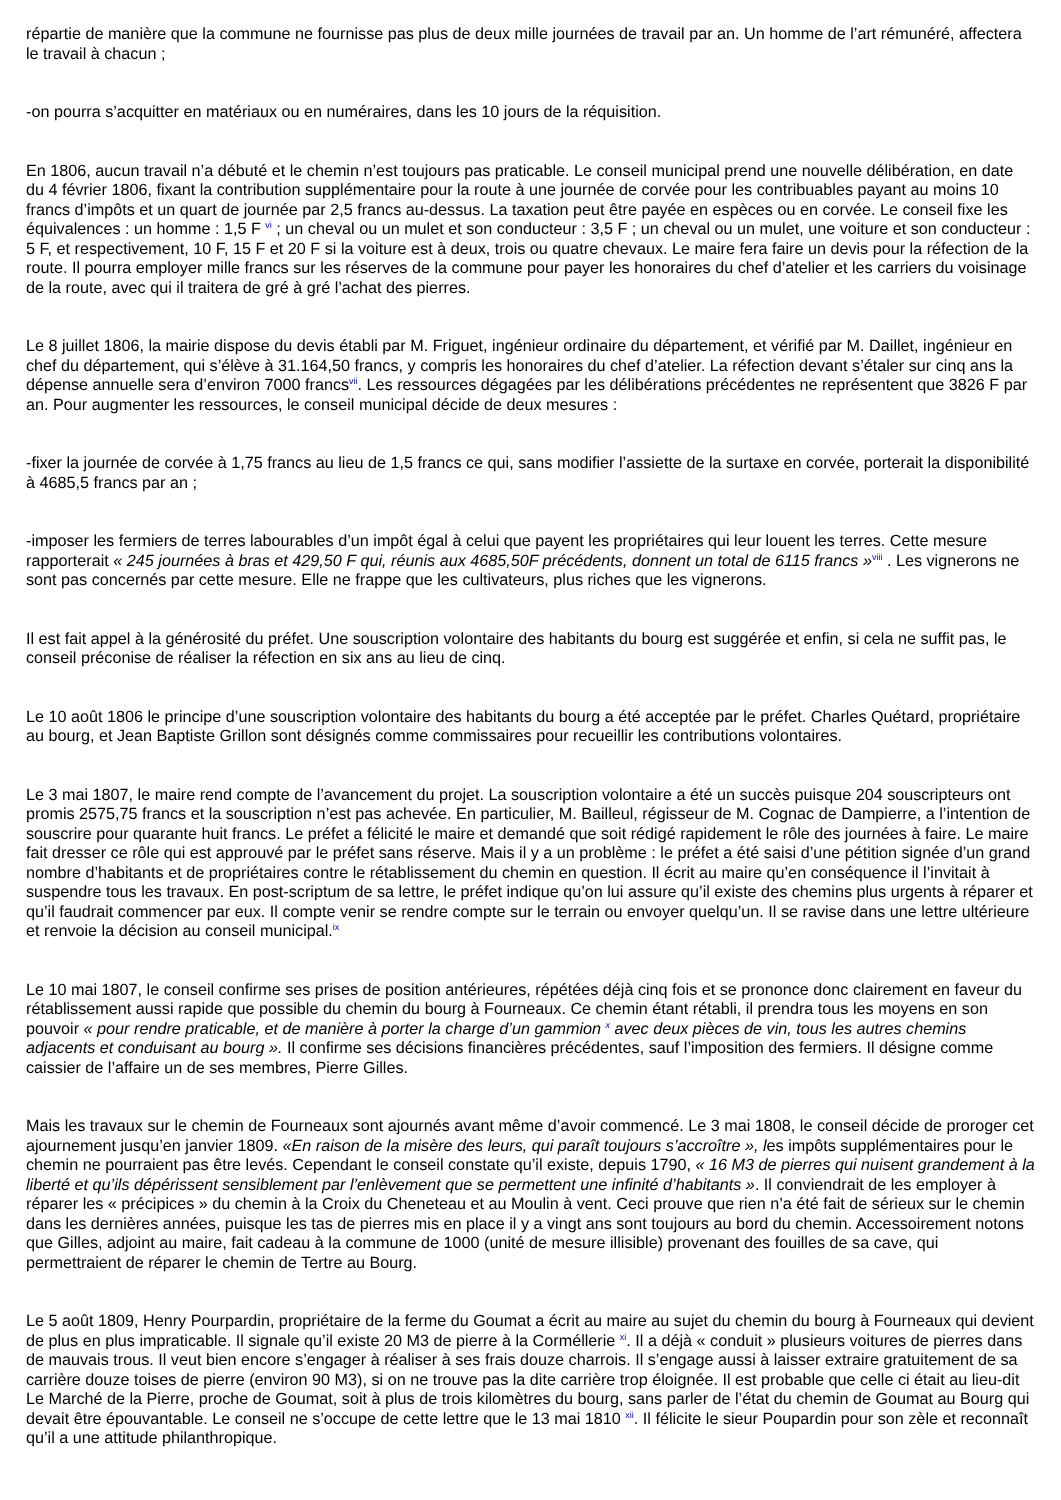répartie de manière que la commune ne fournisse pas plus de deux mille journées de travail par an. Un homme de l’art rémunéré, affectera le travail à chacun ;
-on pourra s’acquitter en matériaux ou en numéraires, dans les 10 jours de la réquisition.
En 1806, aucun travail n’a débuté et le chemin n’est toujours pas praticable. Le conseil municipal prend une nouvelle délibération, en date du 4 février 1806, fixant la contribution supplémentaire pour la route à une journée de corvée pour les contribuables payant au moins 10 francs d’impôts et un quart de journée par 2,5 francs au-dessus. La taxation peut être payée en espèces ou en corvée. Le conseil fixe les équivalences : un homme : 1,5 F <sup>vi</sup> ; un cheval ou un mulet et son conducteur : 3,5 F ; un cheval ou un mulet, une voiture et son conducteur : 5 F, et respectivement, 10 F, 15 F et 20 F si la voiture est à deux, trois ou quatre chevaux. Le maire fera faire un devis pour la réfection de la route. Il pourra employer mille francs sur les réserves de la commune pour payer les honoraires du chef d’atelier et les carriers du voisinage de la route, avec qui il traitera de gré à gré l’achat des pierres.
Le 8 juillet 1806, la mairie dispose du devis établi par M. Friguet, ingénieur ordinaire du département, et vérifié par M. Daillet, ingénieur en chef du département, qui s’élève à 31.164,50 francs, y compris les honoraires du chef d’atelier. La réfection devant s’étaler sur cinq ans la dépense annuelle sera d’environ 7000 francs<sup>vii</sup>. Les ressources dégagées par les délibérations précédentes ne représentent que 3826 F par an. Pour augmenter les ressources, le conseil municipal décide de deux mesures :
-fixer la journée de corvée à 1,75 francs au lieu de 1,5 francs ce qui, sans modifier l’assiette de la surtaxe en corvée, porterait la disponibilité à 4685,5 francs par an ;
-imposer les fermiers de terres labourables d’un impôt égal à celui que payent les propriétaires qui leur louent les terres. Cette mesure rapporterait « 245 journées à bras et 429,50 F qui, réunis aux 4685,50F précédents, donnent un total de 6115 francs »<sup>viii</sup> . Les vignerons ne sont pas concernés par cette mesure. Elle ne frappe que les cultivateurs, plus riches que les vignerons.
Il est fait appel à la générosité du préfet. Une souscription volontaire des habitants du bourg est suggérée et enfin, si cela ne suffit pas, le conseil préconise de réaliser la réfection en six ans au lieu de cinq.
Le 10 août 1806 le principe d’une souscription volontaire des habitants du bourg a été acceptée par le préfet. Charles Quétard, propriétaire au bourg, et Jean Baptiste Grillon sont désignés comme commissaires pour recueillir les contributions volontaires.
Le 3 mai 1807, le maire rend compte de l’avancement du projet. La souscription volontaire a été un succès puisque 204 souscripteurs ont promis 2575,75 francs et la souscription n’est pas achevée. En particulier, M. Bailleul, régisseur de M. Cognac de Dampierre, a l’intention de souscrire pour quarante huit francs. Le préfet a félicité le maire et demandé que soit rédigé rapidement le rôle des journées à faire. Le maire fait dresser ce rôle qui est approuvé par le préfet sans réserve. Mais il y a un problème : le préfet a été saisi d’une pétition signée d’un grand nombre d’habitants et de propriétaires contre le rétablissement du chemin en question. Il écrit au maire qu’en conséquence il l’invitait à suspendre tous les travaux. En post-scriptum de sa lettre, le préfet indique qu’on lui assure qu’il existe des chemins plus urgents à réparer et qu’il faudrait commencer par eux. Il compte venir se rendre compte sur le terrain ou envoyer quelqu’un. Il se ravise dans une lettre ultérieure et renvoie la décision au conseil municipal.<sup>ix</sup>
Le 10 mai 1807, le conseil confirme ses prises de position antérieures, répétées déjà cinq fois et se prononce donc clairement en faveur du rétablissement aussi rapide que possible du chemin du bourg à Fourneaux. Ce chemin étant rétabli, il prendra tous les moyens en son pouvoir « pour rendre praticable, et de manière à porter la charge d’un gammion <sup>x</sup> avec deux pièces de vin, tous les autres chemins adjacents et conduisant au bourg ». Il confirme ses décisions financières précédentes, sauf l’imposition des fermiers. Il désigne comme caissier de l’affaire un de ses membres, Pierre Gilles.
Mais les travaux sur le chemin de Fourneaux sont ajournés avant même d’avoir commencé. Le 3 mai 1808, le conseil décide de proroger cet ajournement jusqu’en janvier 1809. «En raison de la misère des leurs, qui paraît toujours s’accroître », les impôts supplémentaires pour le chemin ne pourraient pas être levés. Cependant le conseil constate qu’il existe, depuis 1790, « 16 M3 de pierres qui nuisent grandement à la liberté et qu’ils dépérissent sensiblement par l’enlèvement que se permettent une infinité d’habitants ». Il conviendrait de les employer à réparer les « précipices » du chemin à la Croix du Cheneteau et au Moulin à vent. Ceci prouve que rien n’a été fait de sérieux sur le chemin dans les dernières années, puisque les tas de pierres mis en place il y a vingt ans sont toujours au bord du chemin. Accessoirement notons que Gilles, adjoint au maire, fait cadeau à la commune de 1000 (unité de mesure illisible) provenant des fouilles de sa cave, qui permettraient de réparer le chemin de Tertre au Bourg.
Le 5 août 1809, Henry Pourpardin, propriétaire de la ferme du Goumat a écrit au maire au sujet du chemin du bourg à Fourneaux qui devient de plus en plus impraticable. Il signale qu’il existe 20 M3 de pierre à la Corméllerie <sup>xi</sup>. Il a déjà « conduit » plusieurs voitures de pierres dans de mauvais trous. Il veut bien encore s’engager à réaliser à ses frais douze charrois. Il s’engage aussi à laisser extraire gratuitement de sa carrière douze toises de pierre (environ 90 M3), si on ne trouve pas la dite carrière trop éloignée. Il est probable que celle ci était au lieu-dit Le Marché de la Pierre, proche de Goumat, soit à plus de trois kilomètres du bourg, sans parler de l’état du chemin de Goumat au Bourg qui devait être épouvantable. Le conseil ne s’occupe de cette lettre que le 13 mai 1810 <sup>xii</sup>. Il félicite le sieur Poupardin pour son zèle et reconnaît qu’il a une attitude philanthropique.